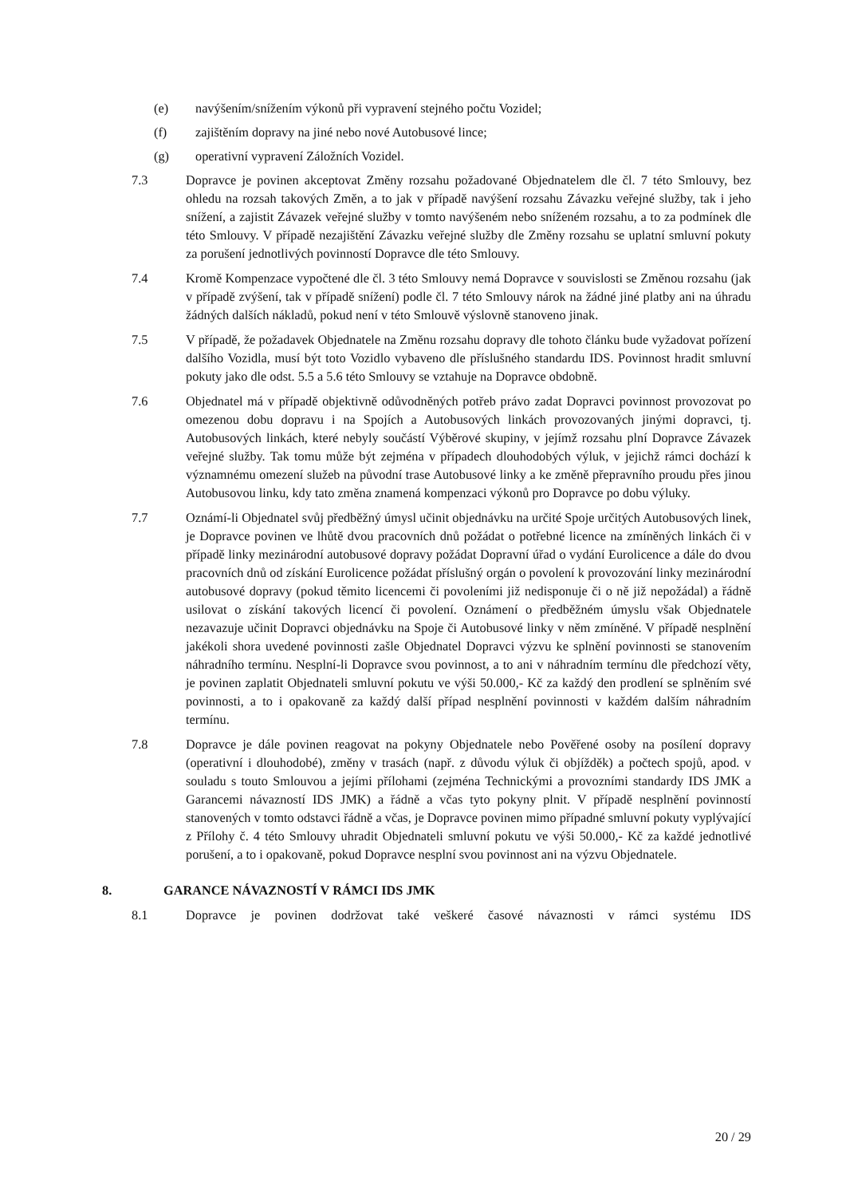(e) navýšením/snížením výkonů při vypravení stejného počtu Vozidel;
(f) zajištěním dopravy na jiné nebo nové Autobusové lince;
(g) operativní vypravení Záložních Vozidel.
7.3 Dopravce je povinen akceptovat Změny rozsahu požadované Objednatelem dle čl. 7 této Smlouvy, bez ohledu na rozsah takových Změn, a to jak v případě navýšení rozsahu Závazku veřejné služby, tak i jeho snížení, a zajistit Závazek veřejné služby v tomto navýšeném nebo sníženém rozsahu, a to za podmínek dle této Smlouvy. V případě nezajištění Závazku veřejné služby dle Změny rozsahu se uplatní smluvní pokuty za porušení jednotlivých povinností Dopravce dle této Smlouvy.
7.4 Kromě Kompenzace vypočtené dle čl. 3 této Smlouvy nemá Dopravce v souvislosti se Změnou rozsahu (jak v případě zvýšení, tak v případě snížení) podle čl. 7 této Smlouvy nárok na žádné jiné platby ani na úhradu žádných dalších nákladů, pokud není v této Smlouvě výslovně stanoveno jinak.
7.5 V případě, že požadavek Objednatele na Změnu rozsahu dopravy dle tohoto článku bude vyžadovat pořízení dalšího Vozidla, musí být toto Vozidlo vybaveno dle příslušného standardu IDS. Povinnost hradit smluvní pokuty jako dle odst. 5.5 a 5.6 této Smlouvy se vztahuje na Dopravce obdobně.
7.6 Objednatel má v případě objektivně odůvodněných potřeb právo zadat Dopravci povinnost provozovat po omezenou dobu dopravu i na Spojích a Autobusových linkách provozovaných jinými dopravci, tj. Autobusových linkách, které nebyly součástí Výběrové skupiny, v jejímž rozsahu plní Dopravce Závazek veřejné služby. Tak tomu může být zejména v případech dlouhodobých výluk, v jejichž rámci dochází k významnému omezení služeb na původní trase Autobusové linky a ke změně přepravního proudu přes jinou Autobusovou linku, kdy tato změna znamená kompenzaci výkonů pro Dopravce po dobu výluky.
7.7 Oznámí-li Objednatel svůj předběžný úmysl učinit objednávku na určité Spoje určitých Autobusových linek, je Dopravce povinen ve lhůtě dvou pracovních dnů požádat o potřebné licence na zmíněných linkách či v případě linky mezinárodní autobusové dopravy požádat Dopravní úřad o vydání Eurolicence a dále do dvou pracovních dnů od získání Eurolicence požádat příslušný orgán o povolení k provozování linky mezinárodní autobusové dopravy (pokud těmito licencemi či povoleními již nedisponuje či o ně již nepožádal) a řádně usilovat o získání takových licencí či povolení. Oznámení o předběžném úmyslu však Objednatele nezavazuje učinit Dopravci objednávku na Spoje či Autobusové linky v něm zmíněné. V případě nesplnění jakékoli shora uvedené povinnosti zašle Objednatel Dopravci výzvu ke splnění povinnosti se stanovením náhradního termínu. Nesplní-li Dopravce svou povinnost, a to ani v náhradním termínu dle předchozí věty, je povinen zaplatit Objednateli smluvní pokutu ve výši 50.000,- Kč za každý den prodlení se splněním své povinnosti, a to i opakovaně za každý další případ nesplnění povinnosti v každém dalším náhradním termínu.
7.8 Dopravce je dále povinen reagovat na pokyny Objednatele nebo Pověřené osoby na posílení dopravy (operativní i dlouhodobé), změny v trasách (např. z důvodu výluk či objížděk) a počtech spojů, apod. v souladu s touto Smlouvou a jejími přílohami (zejména Technickými a provozními standardy IDS JMK a Garancemi návazností IDS JMK) a řádně a včas tyto pokyny plnit. V případě nesplnění povinností stanovených v tomto odstavci řádně a včas, je Dopravce povinen mimo případné smluvní pokuty vyplývající z Přílohy č. 4 této Smlouvy uhradit Objednateli smluvní pokutu ve výši 50.000,- Kč za každé jednotlivé porušení, a to i opakovaně, pokud Dopravce nesplní svou povinnost ani na výzvu Objednatele.
8. GARANCE NÁVAZNOSTÍ V RÁMCI IDS JMK
8.1 Dopravce je povinen dodržovat také veškeré časové návaznosti v rámci systému IDS
20 / 29